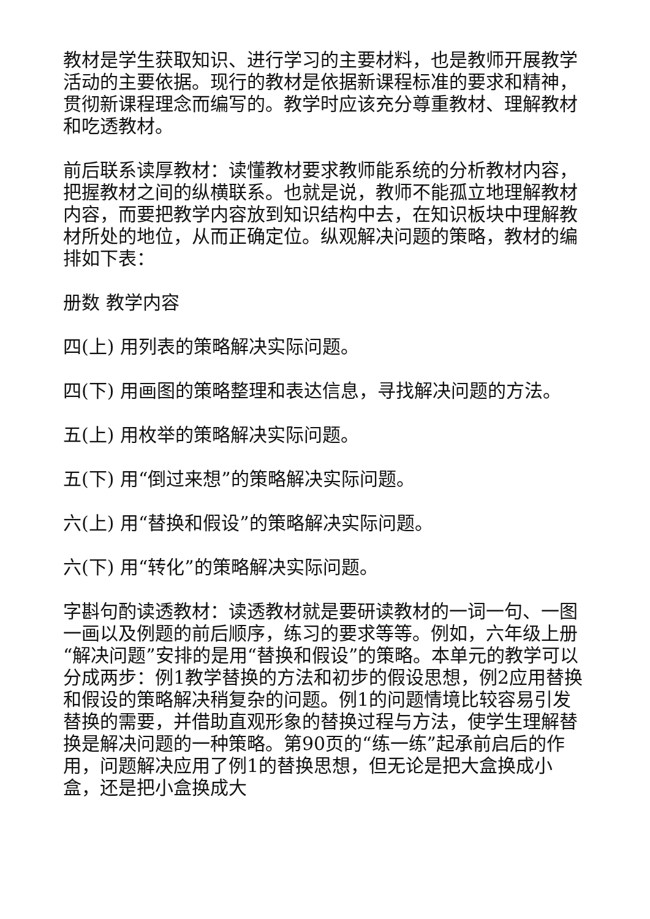教材是学生获取知识、进行学习的主要材料，也是教师开展教学活动的主要依据。现行的教材是依据新课程标准的要求和精神，贯彻新课程理念而编写的。教学时应该充分尊重教材、理解教材和吃透教材。
前后联系读厚教材：读懂教材要求教师能系统的分析教材内容，把握教材之间的纵横联系。也就是说，教师不能孤立地理解教材内容，而要把教学内容放到知识结构中去，在知识板块中理解教材所处的地位，从而正确定位。纵观解决问题的策略，教材的编排如下表：
册数 教学内容
四(上) 用列表的策略解决实际问题。
四(下) 用画图的策略整理和表达信息，寻找解决问题的方法。
五(上) 用枚举的策略解决实际问题。
五(下) 用“倒过来想”的策略解决实际问题。
六(上) 用“替换和假设”的策略解决实际问题。
六(下) 用“转化”的策略解决实际问题。
字斟句酌读透教材：读透教材就是要研读教材的一词一句、一图一画以及例题的前后顺序，练习的要求等等。例如，六年级上册“解决问题”安排的是用“替换和假设”的策略。本单元的教学可以分成两步：例1教学替换的方法和初步的假设思想，例2应用替换和假设的策略解决稍复杂的问题。例1的问题情境比较容易引发替换的需要，并借助直观形象的替换过程与方法，使学生理解替换是解决问题的一种策略。第90页的“练一练”起承前启后的作用，问题解决应用了例1的替换思想，但无论是把大盒换成小盒，还是把小盒换成大